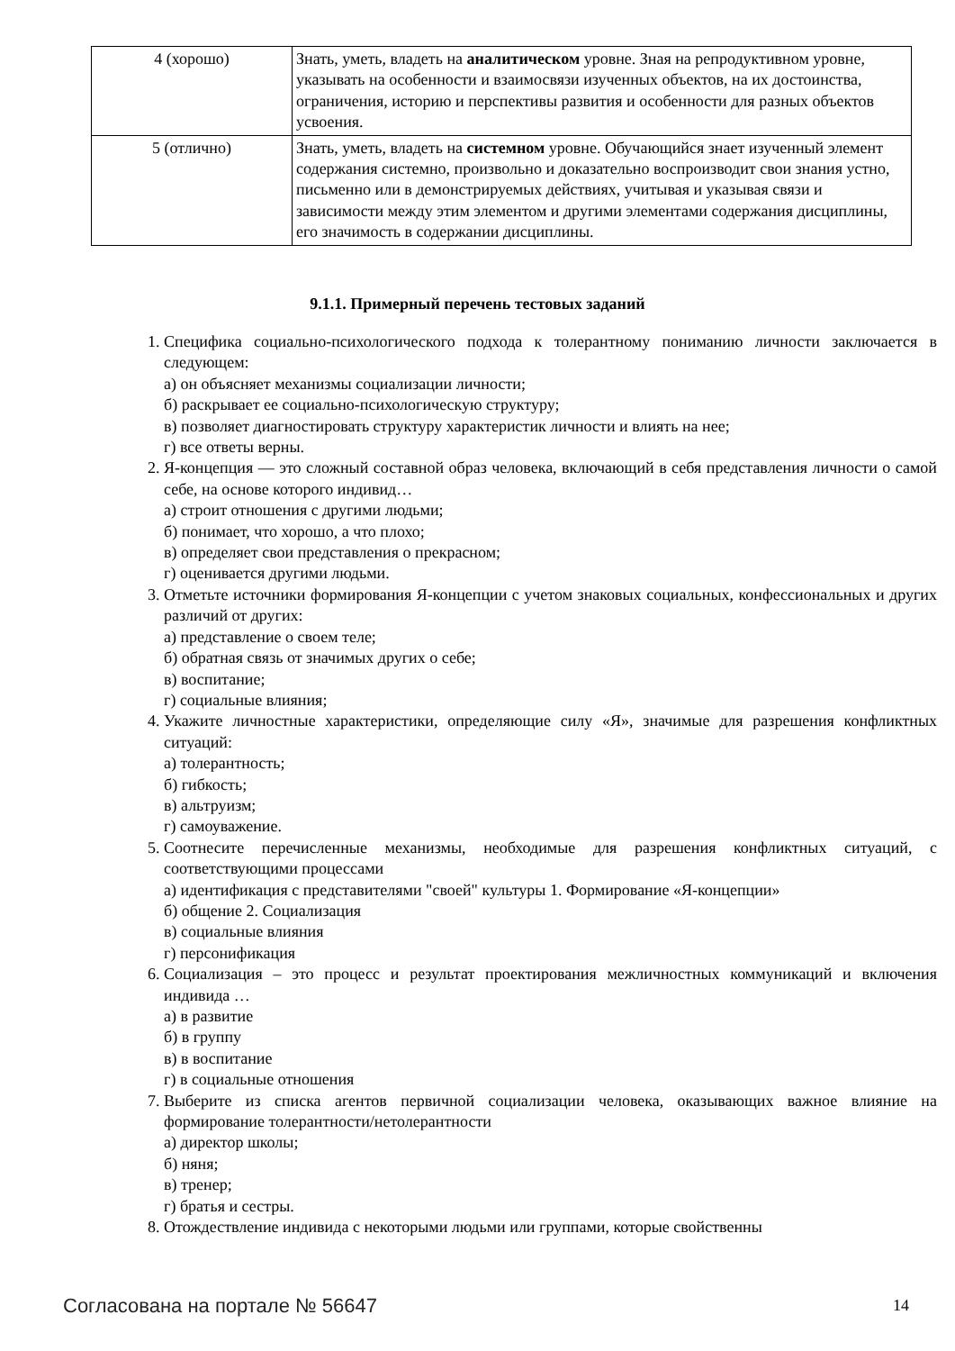| 4 (хорошо) | Знать, уметь, владеть на аналитическом уровне. Зная на репродуктивном уровне, указывать на особенности и взаимосвязи изученных объектов, на их достоинства, ограничения, историю и перспективы развития и особенности для разных объектов усвоения. |
| 5 (отлично) | Знать, уметь, владеть на системном уровне. Обучающийся знает изученный элемент содержания системно, произвольно и доказательно воспроизводит свои знания устно, письменно или в демонстрируемых действиях, учитывая и указывая связи и зависимости между этим элементом и другими элементами содержания дисциплины, его значимость в содержании дисциплины. |
9.1.1. Примерный перечень тестовых заданий
1. Специфика социально-психологического подхода к толерантному пониманию личности заключается в следующем:
а) он объясняет механизмы социализации личности;
б) раскрывает ее социально-психологическую структуру;
в) позволяет диагностировать структуру характеристик личности и влиять на нее;
г) все ответы верны.
2. Я-концепция — это сложный составной образ человека, включающий в себя представления личности о самой себе, на основе которого индивид…
а) строит отношения с другими людьми;
б) понимает, что хорошо, а что плохо;
в) определяет свои представления о прекрасном;
г) оценивается другими людьми.
3. Отметьте источники формирования Я-концепции с учетом знаковых социальных, конфессиональных и других различий от других:
а) представление о своем теле;
б) обратная связь от значимых других о себе;
в) воспитание;
г) социальные влияния;
4. Укажите личностные характеристики, определяющие силу «Я», значимые для разрешения конфликтных ситуаций:
а) толерантность;
б) гибкость;
в) альтруизм;
г) самоуважение.
5. Соотнесите перечисленные механизмы, необходимые для разрешения конфликтных ситуаций, с соответствующими процессами
а) идентификация с представителями "своей" культуры 1. Формирование «Я-концепции»
б) общение 2. Социализация
в) социальные влияния
г) персонификация
6. Социализация – это процесс и результат проектирования межличностных коммуникаций и включения индивида …
а) в развитие
б) в группу
в) в воспитание
г) в социальные отношения
7. Выберите из списка агентов первичной социализации человека, оказывающих важное влияние на формирование толерантности/нетолерантности
а) директор школы;
б) няня;
в) тренер;
г) братья и сестры.
8. Отождествление индивида с некоторыми людьми или группами, которые свойственны
Согласована на портале № 56647 14